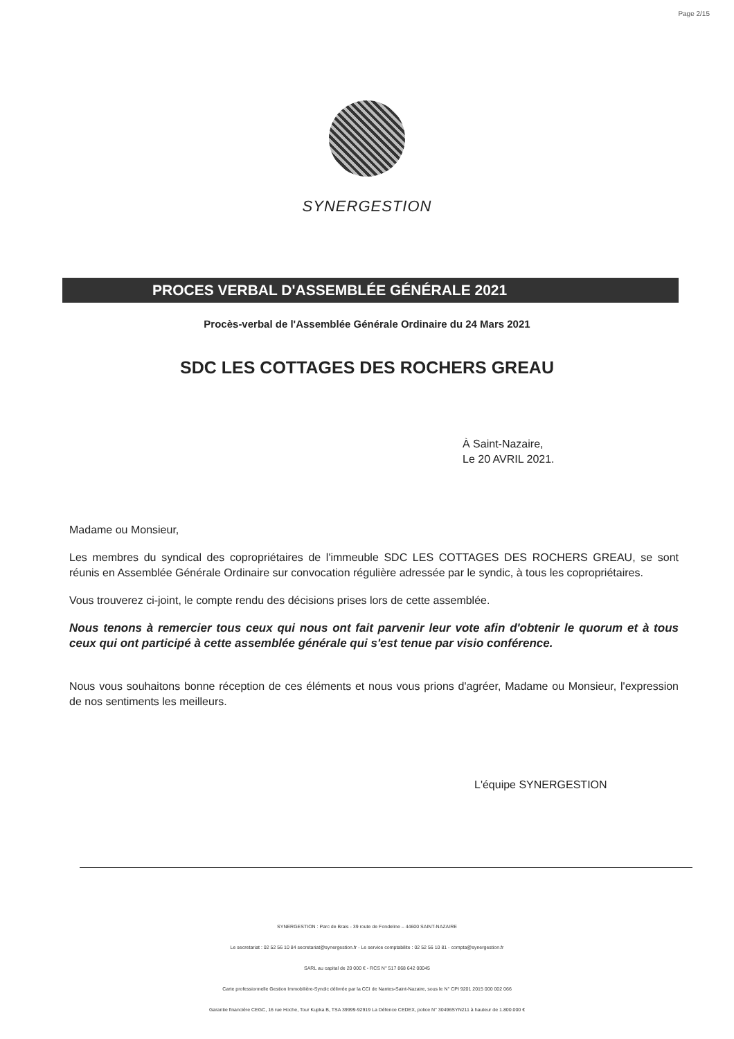Page 2/15
SYNERGESTION
PROCES VERBAL D'ASSEMBLÉE GÉNÉRALE 2021
Procès-verbal de l'Assemblée Générale Ordinaire du 24 Mars 2021
SDC LES COTTAGES DES ROCHERS GREAU
À Saint-Nazaire,
Le 20 AVRIL 2021.
Madame ou Monsieur,
Les membres du syndical des copropriétaires de l'immeuble SDC LES COTTAGES DES ROCHERS GREAU, se sont réunis en Assemblée Générale Ordinaire sur convocation régulière adressée par le syndic, à tous les copropriétaires.
Vous trouverez ci-joint, le compte rendu des décisions prises lors de cette assemblée.
Nous tenons à remercier tous ceux qui nous ont fait parvenir leur vote afin d'obtenir le quorum et à tous ceux qui ont participé à cette assemblée générale qui s'est tenue par visio conférence.
Nous vous souhaitons bonne réception de ces éléments et nous vous prions d'agréer, Madame ou Monsieur, l'expression de nos sentiments les meilleurs.
L'équipe SYNERGESTION
SYNERGESTION : Parc de Brais - 39 route de Fondeline – 44600 SAINT-NAZAIRE
Le secretariat : 02 52 56 10 84 secretariat@synergestion.fr - Le service comptabilite : 02 52 56 10 81 - compta@synergestion.fr
SARL au capital de 20 000 € - RCS N° 517 868 642 00045
Carte professionnelle Gestion Immobilière-Syndic délivrée par la CCI de Nantes-Saint-Nazaire, sous le N° CPI 9201 2015 000 002 066
Garantie financière CEGC, 16 rue Hoche, Tour Kupka B, TSA 39999-92919 La Défence CEDEX, police N° 30496SYN211 à hauteur de 1.800.000 €